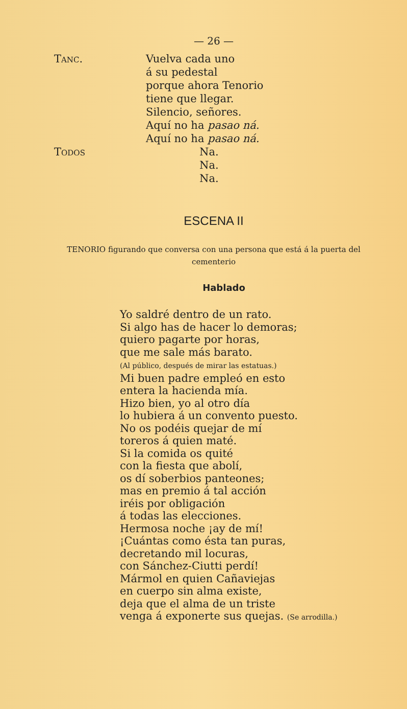— 26 —
Tanc. Vuelva cada uno
á su pedestal
porque ahora Tenorio
tiene que llegar.
Silencio, señores.
Aquí no ha pasao ná.
Aquí no ha pasao ná.
Todos Na.
Na.
Na.
ESCENA II
TENORIO figurando que conversa con una persona que está á la puerta del cementerio
Hablado
Yo saldré dentro de un rato.
Si algo has de hacer lo demoras;
quiero pagarte por horas,
que me sale más barato.
(Al público, después de mirar las estatuas.)
Mi buen padre empleó en esto
entera la hacienda mía.
Hizo bien, yo al otro día
lo hubiera á un convento puesto.
No os podéis quejar de mí
toreros á quien maté.
Si la comida os quité
con la fiesta que abolí,
os dí soberbios panteones;
mas en premio á tal acción
iréis por obligación
á todas las elecciones.
Hermosa noche ¡ay de mí!
¡Cuántas como ésta tan puras,
decretando mil locuras,
con Sánchez-Ciutti perdí!
Mármol en quien Cañaviejas
en cuerpo sin alma existe,
deja que el alma de un triste
venga á exponerte sus quejas. (Se arrodilla.)